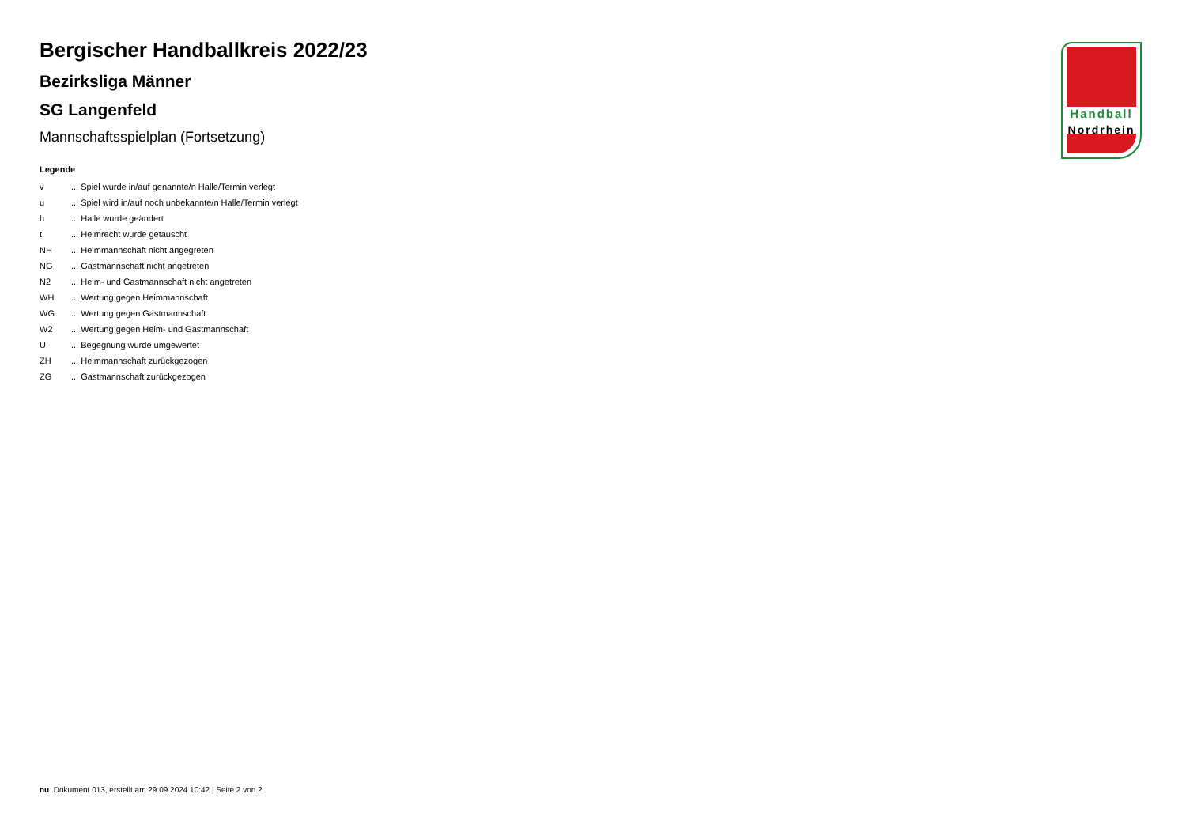Bergischer Handballkreis 2022/23
Bezirksliga Männer
SG Langenfeld
Mannschaftsspielplan (Fortsetzung)
Legende
| v | ... Spiel wurde in/auf genannte/n Halle/Termin verlegt |
| u | ... Spiel wird in/auf noch unbekannte/n Halle/Termin verlegt |
| h | ... Halle wurde geändert |
| t | ... Heimrecht wurde getauscht |
| NH | ... Heimmannschaft nicht angegreten |
| NG | ... Gastmannschaft nicht angetreten |
| N2 | ... Heim- und Gastmannschaft nicht angetreten |
| WH | ... Wertung gegen Heimmannschaft |
| WG | ... Wertung gegen Gastmannschaft |
| W2 | ... Wertung gegen Heim- und Gastmannschaft |
| U | ... Begegnung wurde umgewertet |
| ZH | ... Heimmannschaft zurückgezogen |
| ZG | ... Gastmannschaft zurückgezogen |
Handball
Nordrhein
nu .Dokument 013, erstellt am 29.09.2024 10:42 | Seite 2 von 2